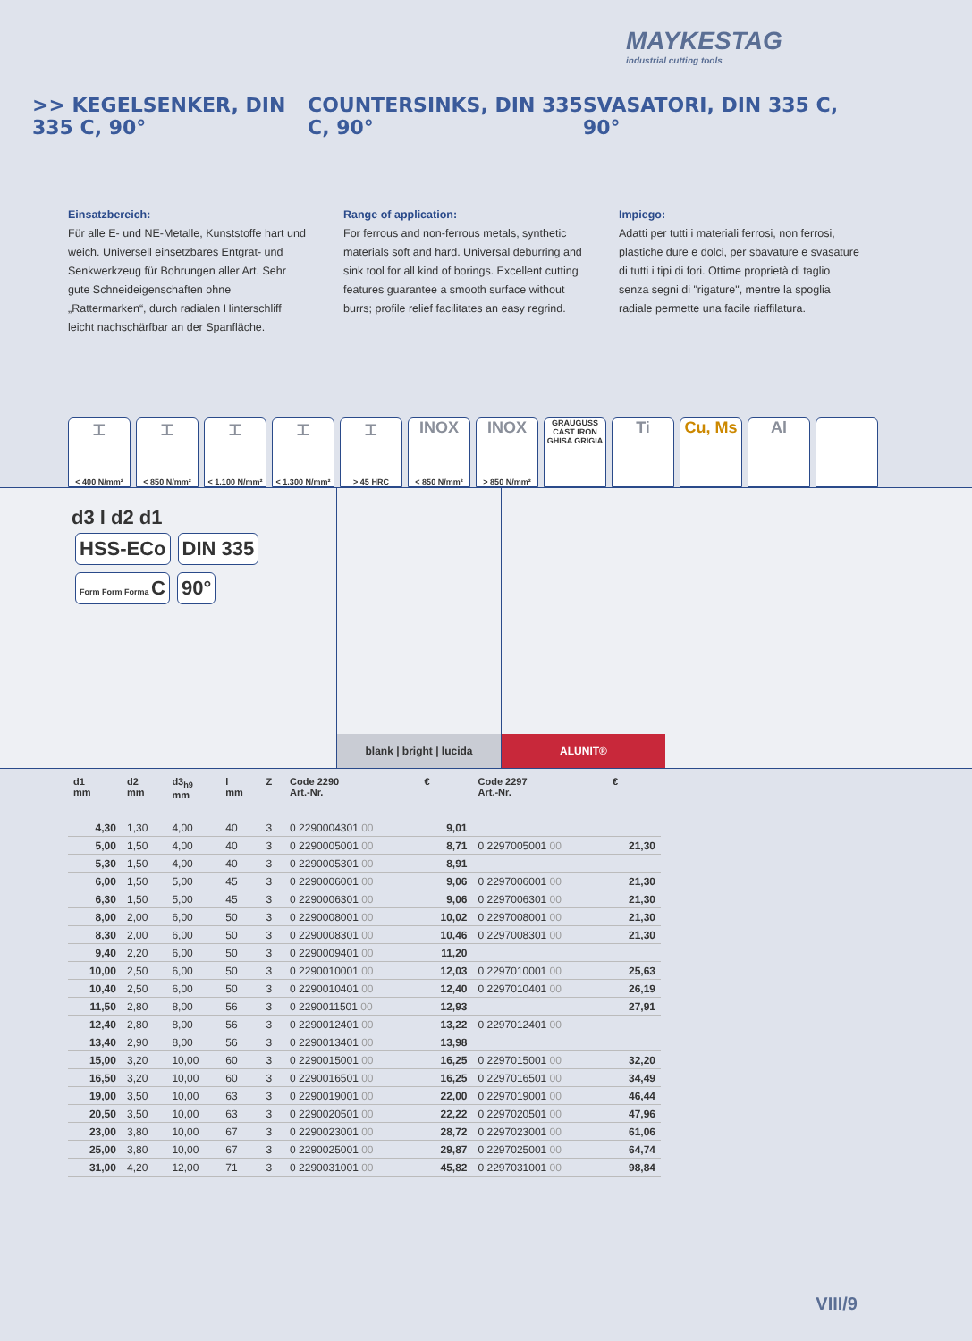MAYKESTAG
industrial cutting tools
>> KEGELSENKER, DIN 335 C, 90°
COUNTERSINKS, DIN 335 C, 90°
SVASATORI, DIN 335 C, 90°
Einsatzbereich:
Für alle E- und NE-Metalle, Kunststoffe hart und weich. Universell einsetzbares Entgrat- und Senkwerkzeug für Bohrungen aller Art. Sehr gute Schneideigenschaften ohne „Rattermarken“, durch radialen Hinterschliff leicht nachschärfbar an der Spanfläche.
Range of application:
For ferrous and non-ferrous metals, synthetic materials soft and hard. Universal deburring and sink tool for all kind of borings. Excellent cutting features guarantee a smooth surface without burrs; profile relief facilitates an easy regrind.
Impiego:
Adatti per tutti i materiali ferrosi, non ferrosi, plastiche dure e dolci, per sbavature e svasature di tutti i tipi di fori. Ottime proprietà di taglio senza segni di "rigature", mentre la spoglia radiale permette una facile riaffilatura.
⌶
< 400 N/mm²
⌶
< 850 N/mm²
⌶
< 1.100 N/mm²
⌶
< 1.300 N/mm²
⌶
> 45 HRC
INOX
< 850 N/mm²
INOX
> 850 N/mm²
GRAUGUSS CAST IRON GHISA GRIGIA
Ti Cu, Ms Al
d3 l d2 d1
HSS-ECo DIN 335
Form Form Forma C 90°
blank | bright | lucida
ALUNIT®
| d1 mm | d2 mm | d3<sub>h9</sub> mm | l mm | Z | Code 2290 Art.-Nr. | € | Code 2297 Art.-Nr. | € |
| --- | --- | --- | --- | --- | --- | --- | --- | --- |
| 4,30 | 1,30 | 4,00 | 40 | 3 | 0 2290004301 00 | 9,01 | | |
| 5,00 | 1,50 | 4,00 | 40 | 3 | 0 2290005001 00 | 8,71 | 0 2297005001 00 | 21,30 |
| 5,30 | 1,50 | 4,00 | 40 | 3 | 0 2290005301 00 | 8,91 | | |
| 6,00 | 1,50 | 5,00 | 45 | 3 | 0 2290006001 00 | 9,06 | 0 2297006001 00 | 21,30 |
| 6,30 | 1,50 | 5,00 | 45 | 3 | 0 2290006301 00 | 9,06 | 0 2297006301 00 | 21,30 |
| 8,00 | 2,00 | 6,00 | 50 | 3 | 0 2290008001 00 | 10,02 | 0 2297008001 00 | 21,30 |
| 8,30 | 2,00 | 6,00 | 50 | 3 | 0 2290008301 00 | 10,46 | 0 2297008301 00 | 21,30 |
| 9,40 | 2,20 | 6,00 | 50 | 3 | 0 2290009401 00 | 11,20 | | |
| 10,00 | 2,50 | 6,00 | 50 | 3 | 0 2290010001 00 | 12,03 | 0 2297010001 00 | 25,63 |
| 10,40 | 2,50 | 6,00 | 50 | 3 | 0 2290010401 00 | 12,40 | 0 2297010401 00 | 26,19 |
| 11,50 | 2,80 | 8,00 | 56 | 3 | 0 2290011501 00 | 12,93 | | 27,91 |
| 12,40 | 2,80 | 8,00 | 56 | 3 | 0 2290012401 00 | 13,22 | 0 2297012401 00 | |
| 13,40 | 2,90 | 8,00 | 56 | 3 | 0 2290013401 00 | 13,98 | | |
| 15,00 | 3,20 | 10,00 | 60 | 3 | 0 2290015001 00 | 16,25 | 0 2297015001 00 | 32,20 |
| 16,50 | 3,20 | 10,00 | 60 | 3 | 0 2290016501 00 | 16,25 | 0 2297016501 00 | 34,49 |
| 19,00 | 3,50 | 10,00 | 63 | 3 | 0 2290019001 00 | 22,00 | 0 2297019001 00 | 46,44 |
| 20,50 | 3,50 | 10,00 | 63 | 3 | 0 2290020501 00 | 22,22 | 0 2297020501 00 | 47,96 |
| 23,00 | 3,80 | 10,00 | 67 | 3 | 0 2290023001 00 | 28,72 | 0 2297023001 00 | 61,06 |
| 25,00 | 3,80 | 10,00 | 67 | 3 | 0 2290025001 00 | 29,87 | 0 2297025001 00 | 64,74 |
| 31,00 | 4,20 | 12,00 | 71 | 3 | 0 2290031001 00 | 45,82 | 0 2297031001 00 | 98,84 |
VIII/9